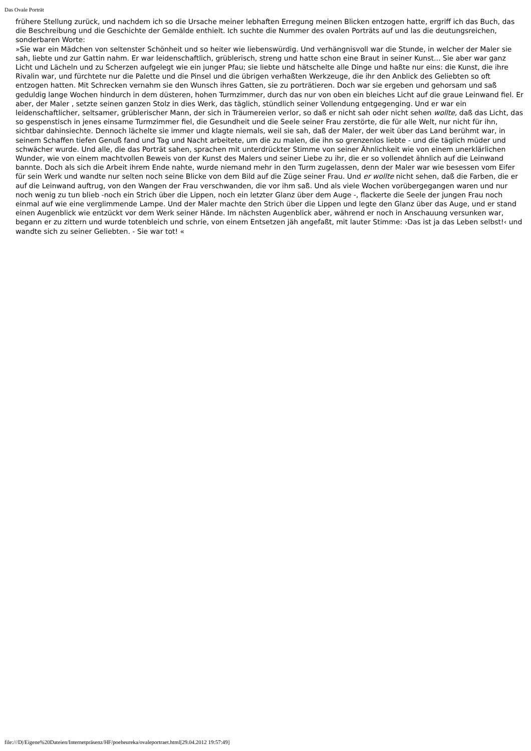Das Ovale Porträt
frühere Stellung zurück, und nachdem ich so die Ursache meiner lebhaften Erregung meinen Blicken entzogen hatte, ergriff ich das Buch, das die Beschreibung und die Geschichte der Gemälde enthielt. Ich suchte die Nummer des ovalen Porträts auf und las die deutungsreichen, sonderbaren Worte:
»Sie war ein Mädchen von seltenster Schönheit und so heiter wie liebenswürdig. Und verhängnisvoll war die Stunde, in welcher der Maler sie sah, liebte und zur Gattin nahm. Er war leidenschaftlich, grüblerisch, streng und hatte schon eine Braut in seiner Kunst... Sie aber war ganz Licht und Lächeln und zu Scherzen aufgelegt wie ein junger Pfau; sie liebte und hätschelte alle Dinge und haßte nur eins: die Kunst, die ihre Rivalin war, und fürchtete nur die Palette und die Pinsel und die übrigen verhaßten Werkzeuge, die ihr den Anblick des Geliebten so oft entzogen hatten. Mit Schrecken vernahm sie den Wunsch ihres Gatten, sie zu porträtieren. Doch war sie ergeben und gehorsam und saß geduldig lange Wochen hindurch in dem düsteren, hohen Turmzimmer, durch das nur von oben ein bleiches Licht auf die graue Leinwand fiel. Er aber, der Maler , setzte seinen ganzen Stolz in dies Werk, das täglich, stündlich seiner Vollendung entgegenging. Und er war ein leidenschaftlicher, seltsamer, grüblerischer Mann, der sich in Träumereien verlor, so daß er nicht sah oder nicht sehen wollte, daß das Licht, das so gespenstisch in jenes einsame Turmzimmer fiel, die Gesundheit und die Seele seiner Frau zerstörte, die für alle Welt, nur nicht für ihn, sichtbar dahinsiechte. Dennoch lächelte sie immer und klagte niemals, weil sie sah, daß der Maler, der weit über das Land berühmt war, in seinem Schaffen tiefen Genuß fand und Tag und Nacht arbeitete, um die zu malen, die ihn so grenzenlos liebte - und die täglich müder und schwächer wurde. Und alle, die das Porträt sahen, sprachen mit unterdrückter Stimme von seiner Ähnlichkeit wie von einem unerklärlichen Wunder, wie von einem machtvollen Beweis von der Kunst des Malers und seiner Liebe zu ihr, die er so vollendet ähnlich auf die Leinwand bannte. Doch als sich die Arbeit ihrem Ende nahte, wurde niemand mehr in den Turm zugelassen, denn der Maler war wie besessen vom Eifer für sein Werk und wandte nur selten noch seine Blicke von dem Bild auf die Züge seiner Frau. Und er wollte nicht sehen, daß die Farben, die er auf die Leinwand auftrug, von den Wangen der Frau verschwanden, die vor ihm saß. Und als viele Wochen vorübergegangen waren und nur noch wenig zu tun blieb -noch ein Strich über die Lippen, noch ein letzter Glanz über dem Auge -, flackerte die Seele der jungen Frau noch einmal auf wie eine verglimmende Lampe. Und der Maler machte den Strich über die Lippen und legte den Glanz über das Auge, und er stand einen Augenblick wie entzückt vor dem Werk seiner Hände. Im nächsten Augenblick aber, während er noch in Anschauung versunken war, begann er zu zittern und wurde totenbleich und schrie, von einem Entsetzen jäh angefaßt, mit lauter Stimme: ›Das ist ja das Leben selbst!‹ und wandte sich zu seiner Geliebten. - Sie war tot! «
file:///D|/Eigene%20Dateien/Internetpräsenz/HF/poeheureka/ovaleportraet.html[29.04.2012 19:57:49]